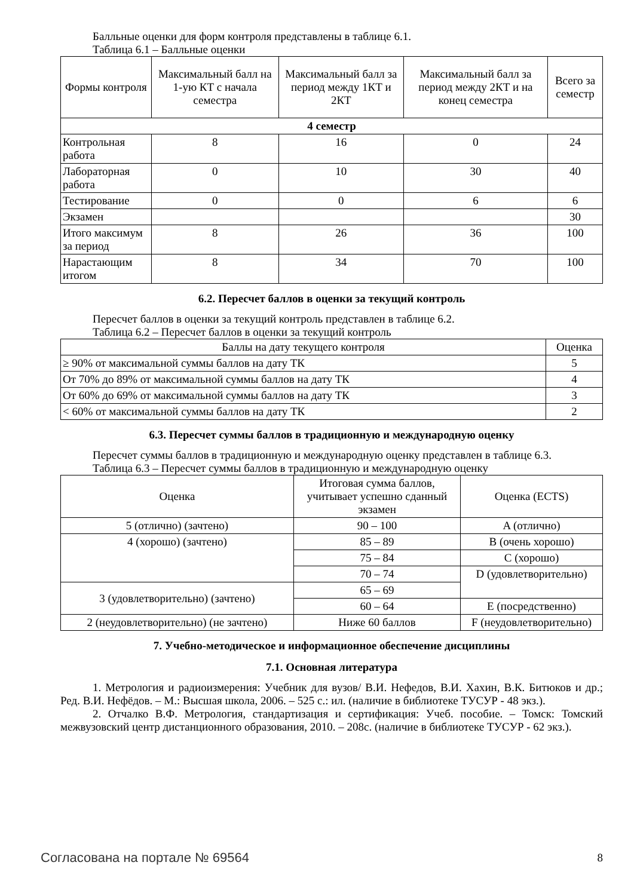Балльные оценки для форм контроля представлены в таблице 6.1.
Таблица 6.1 – Балльные оценки
| Формы контроля | Максимальный балл на 1-ую КТ с начала семестра | Максимальный балл за период между 1КТ и 2КТ | Максимальный балл за период между 2КТ и на конец семестра | Всего за семестр |
| --- | --- | --- | --- | --- |
| 4 семестр | | | | |
| Контрольная работа | 8 | 16 | 0 | 24 |
| Лабораторная работа | 0 | 10 | 30 | 40 |
| Тестирование | 0 | 0 | 6 | 6 |
| Экзамен | | | | 30 |
| Итого максимум за период | 8 | 26 | 36 | 100 |
| Нарастающим итогом | 8 | 34 | 70 | 100 |
6.2. Пересчет баллов в оценки за текущий контроль
Пересчет баллов в оценки за текущий контроль представлен в таблице 6.2.
Таблица 6.2 – Пересчет баллов в оценки за текущий контроль
| Баллы на дату текущего контроля | Оценка |
| --- | --- |
| ≥ 90% от максимальной суммы баллов на дату ТК | 5 |
| От 70% до 89% от максимальной суммы баллов на дату ТК | 4 |
| От 60% до 69% от максимальной суммы баллов на дату ТК | 3 |
| < 60% от максимальной суммы баллов на дату ТК | 2 |
6.3. Пересчет суммы баллов в традиционную и международную оценку
Пересчет суммы баллов в традиционную и международную оценку представлен в таблице 6.3.
Таблица 6.3 – Пересчет суммы баллов в традиционную и международную оценку
| Оценка | Итоговая сумма баллов, учитывает успешно сданный экзамен | Оценка (ECTS) |
| --- | --- | --- |
| 5 (отлично) (зачтено) | 90 – 100 | A (отлично) |
| 4 (хорошо) (зачтено) | 85 – 89 | B (очень хорошо) |
| | 75 – 84 | C (хорошо) |
| | 70 – 74 | D (удовлетворительно) |
| 3 (удовлетворительно) (зачтено) | 65 – 69 | |
| | 60 – 64 | E (посредственно) |
| 2 (неудовлетворительно) (не зачтено) | Ниже 60 баллов | F (неудовлетворительно) |
7. Учебно-методическое и информационное обеспечение дисциплины
7.1. Основная литература
1. Метрология и радиоизмерения: Учебник для вузов/ В.И. Нефедов, В.И. Хахин, В.К. Битюков и др.; Ред. В.И. Нефёдов. – М.: Высшая школа, 2006. – 525 с.: ил. (наличие в библиотеке ТУСУР - 48 экз.).
2. Отчалко В.Ф. Метрология, стандартизация и сертификация: Учеб. пособие. – Томск: Томский межвузовский центр дистанционного образования, 2010. – 208с. (наличие в библиотеке ТУСУР - 62 экз.).
Согласована на портале № 69564 8